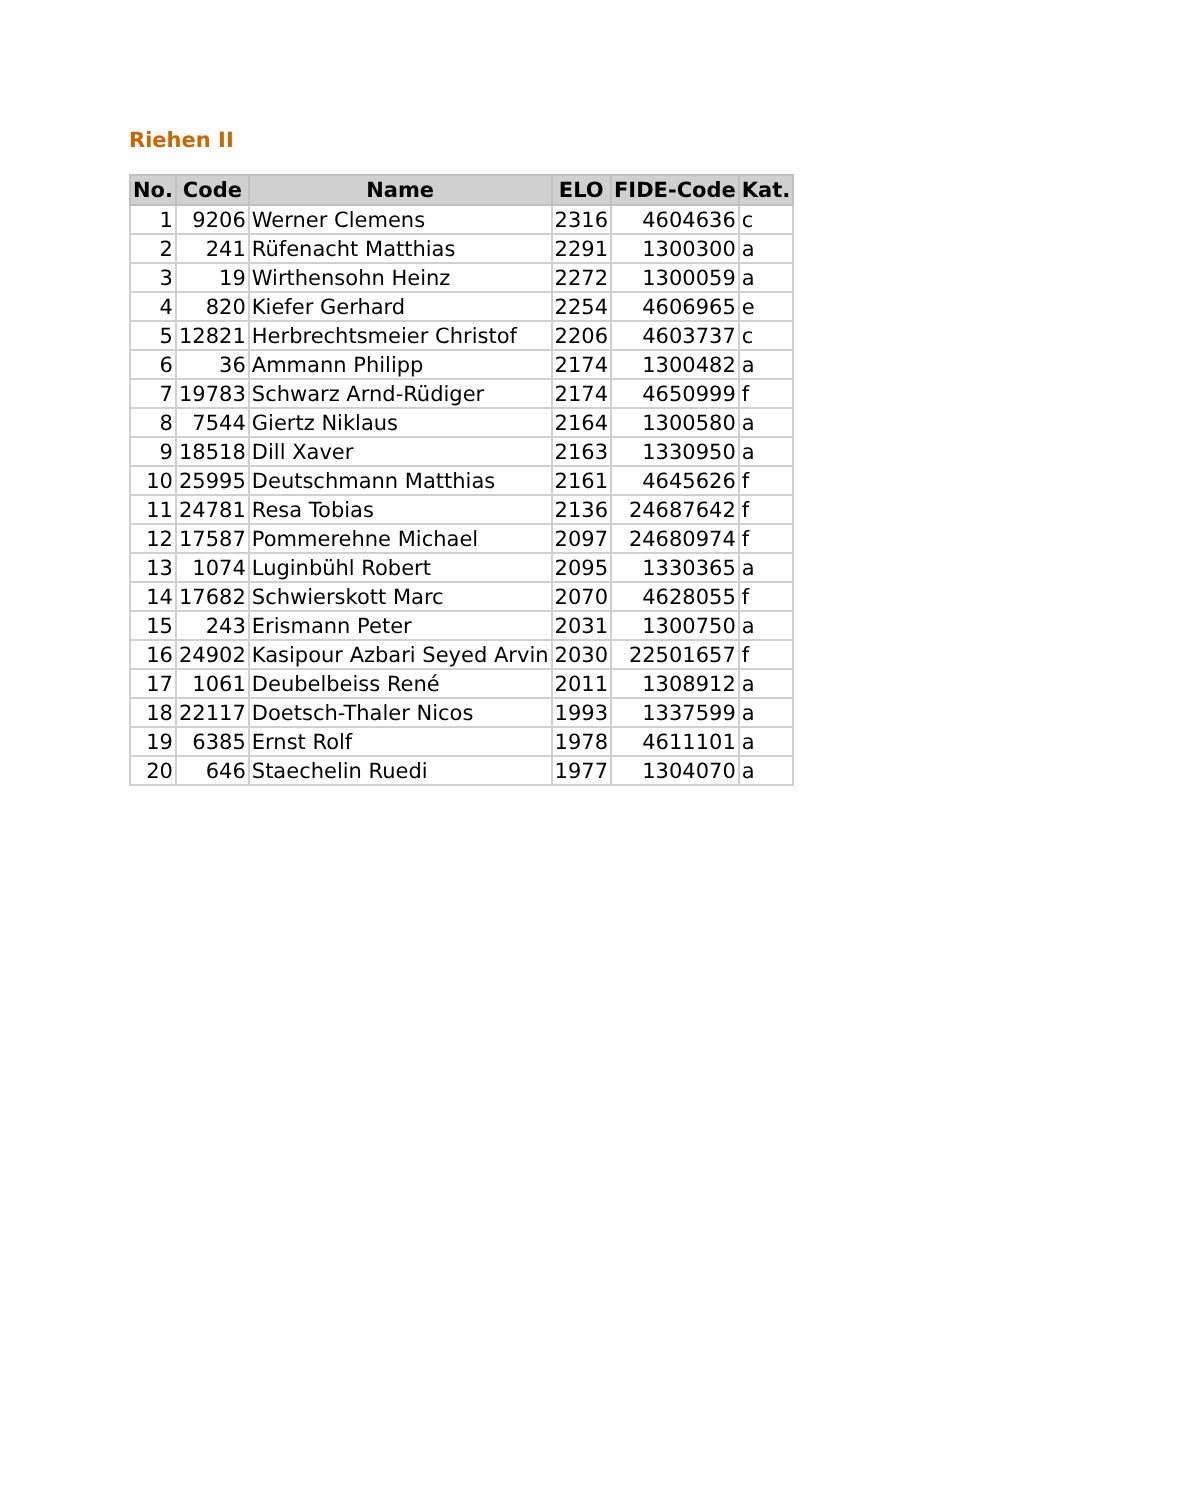Riehen II
| No. | Code | Name | ELO | FIDE-Code | Kat. |
| --- | --- | --- | --- | --- | --- |
| 1 | 9206 | Werner Clemens | 2316 | 4604636 | c |
| 2 | 241 | Rüfenacht Matthias | 2291 | 1300300 | a |
| 3 | 19 | Wirthensohn Heinz | 2272 | 1300059 | a |
| 4 | 820 | Kiefer Gerhard | 2254 | 4606965 | e |
| 5 | 12821 | Herbrechtsmeier Christof | 2206 | 4603737 | c |
| 6 | 36 | Ammann Philipp | 2174 | 1300482 | a |
| 7 | 19783 | Schwarz Arnd-Rüdiger | 2174 | 4650999 | f |
| 8 | 7544 | Giertz Niklaus | 2164 | 1300580 | a |
| 9 | 18518 | Dill Xaver | 2163 | 1330950 | a |
| 10 | 25995 | Deutschmann Matthias | 2161 | 4645626 | f |
| 11 | 24781 | Resa Tobias | 2136 | 24687642 | f |
| 12 | 17587 | Pommerehne Michael | 2097 | 24680974 | f |
| 13 | 1074 | Luginbühl Robert | 2095 | 1330365 | a |
| 14 | 17682 | Schwierskott Marc | 2070 | 4628055 | f |
| 15 | 243 | Erismann Peter | 2031 | 1300750 | a |
| 16 | 24902 | Kasipour Azbari Seyed Arvin | 2030 | 22501657 | f |
| 17 | 1061 | Deubelbeiss René | 2011 | 1308912 | a |
| 18 | 22117 | Doetsch-Thaler Nicos | 1993 | 1337599 | a |
| 19 | 6385 | Ernst Rolf | 1978 | 4611101 | a |
| 20 | 646 | Staechelin Ruedi | 1977 | 1304070 | a |